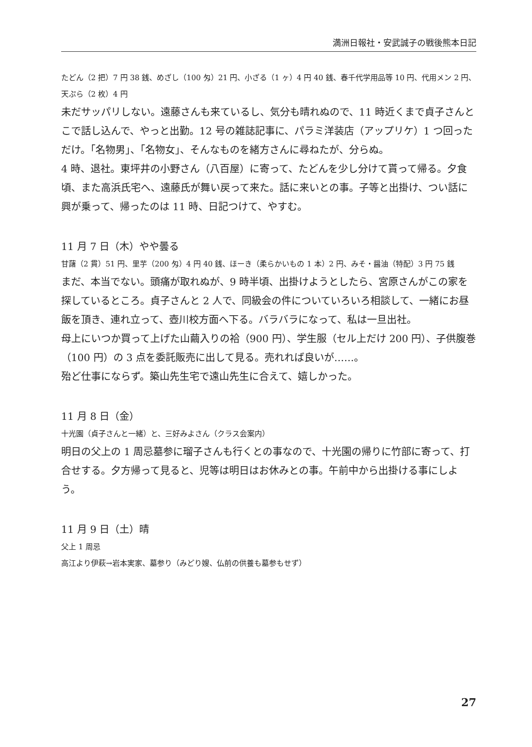満洲日報社・安武誠子の戦後熊本日記
たどん（2 把）7 円 38 銭、めざし（100 匁）21 円、小ざる（1 ヶ）4 円 40 銭、春千代学用品等 10 円、代用メン 2 円、天ぷら（2 枚）4 円
未だサッパリしない。遠藤さんも来ているし、気分も晴れぬので、11 時近くまで貞子さんとこで話し込んで、やっと出勤。12 号の雑誌記事に、パラミ洋装店（アップリケ）1 つ回っただけ。「名物男」、「名物女」、そんなものを緒方さんに尋ねたが、分らぬ。
4 時、退社。東坪井の小野さん（八百屋）に寄って、たどんを少し分けて貰って帰る。夕食頃、また高浜氏宅へ、遠藤氏が舞い戻って来た。話に来いとの事。子等と出掛け、つい話に興が乗って、帰ったのは 11 時、日記つけて、やすむ。
11 月 7 日（木）やや曇る
甘藷（2 貫）51 円、里芋（200 匁）4 円 40 銭、ほーき（柔らかいもの 1 本）2 円、みそ・醤油（特配）3 円 75 銭
まだ、本当でない。頭痛が取れぬが、9 時半頃、出掛けようとしたら、宮原さんがこの家を探しているところ。貞子さんと 2 人で、同級会の件についていろいろ相談して、一緒にお昼飯を頂き、連れ立って、壺川校方面へ下る。バラバラになって、私は一旦出社。
母上にいつか買って上げた山繭入りの袷（900 円）、学生服（セル上だけ 200 円）、子供腹巻（100 円）の 3 点を委託販売に出して見る。売れれば良いが……。
殆ど仕事にならず。築山先生宅で遠山先生に合えて、嬉しかった。
11 月 8 日（金）
十光園（貞子さんと一緒）と、三好みよさん（クラス会案内）
明日の父上の 1 周忌墓参に瑠子さんも行くとの事なので、十光園の帰りに竹部に寄って、打合せする。夕方帰って見ると、児等は明日はお休みとの事。午前中から出掛ける事にしよう。
11 月 9 日（土）晴
父上 1 周忌
高江より伊萩→岩本実家、墓参り（みどり嫂、仏前の供養も墓参もせず）
27